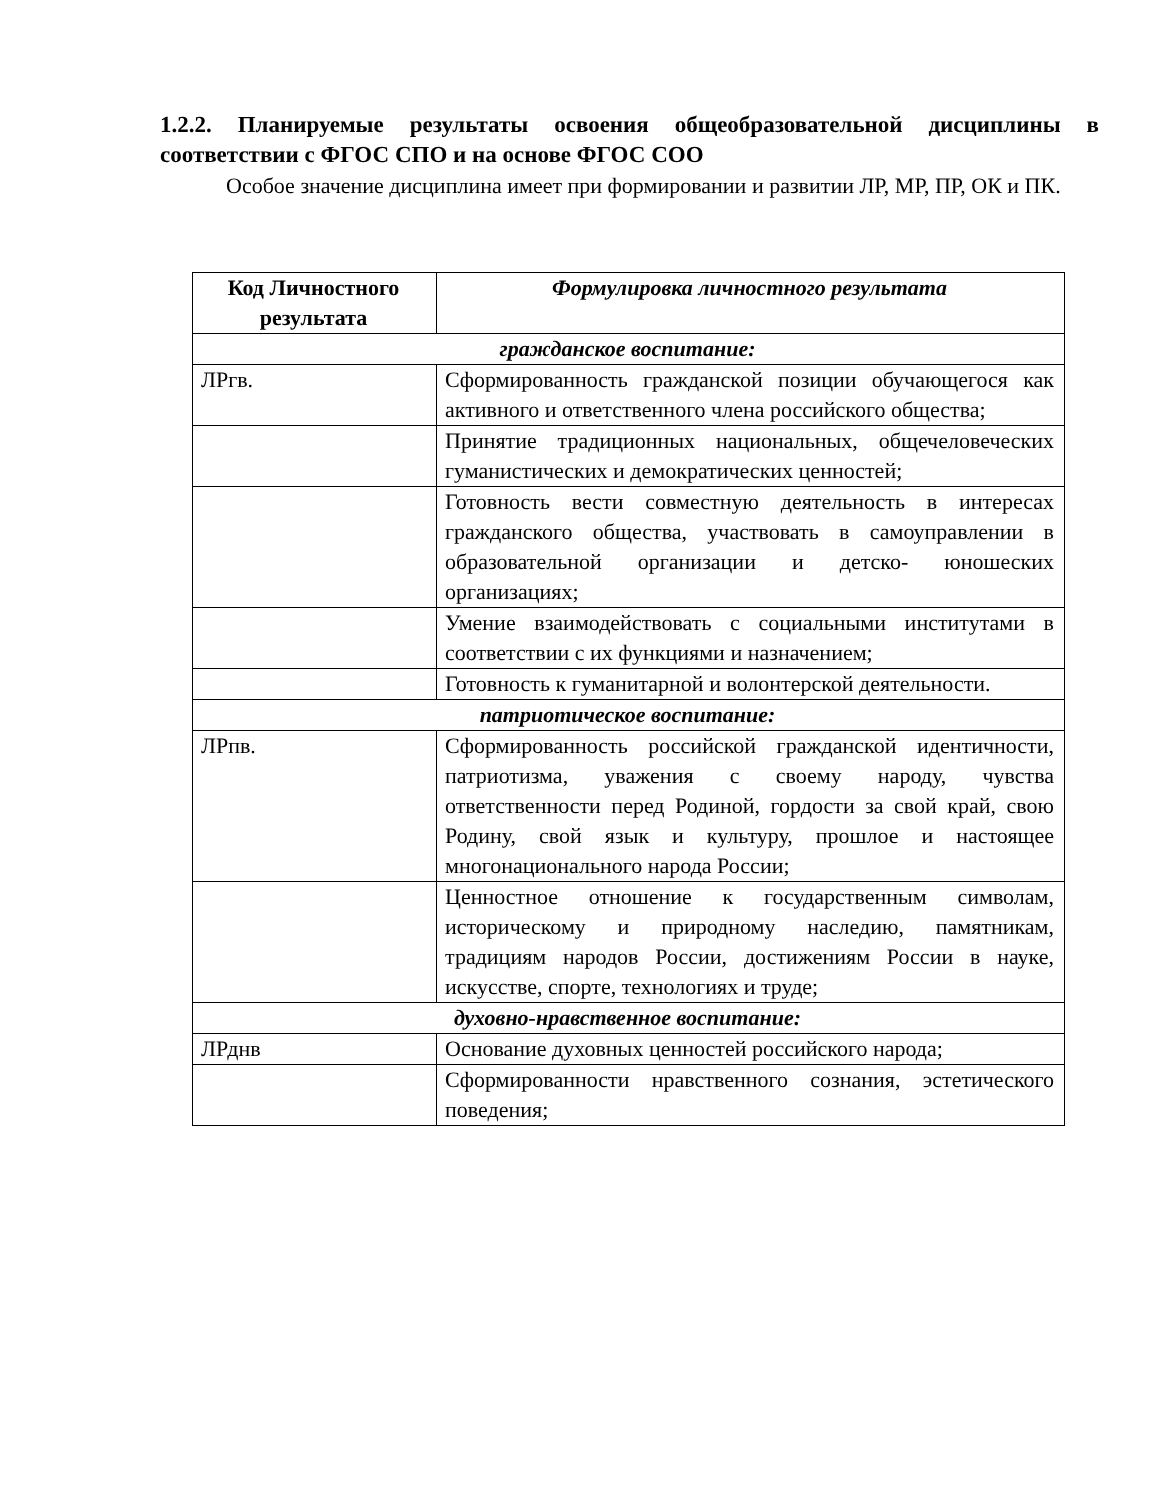1.2.2. Планируемые результаты освоения общеобразовательной дисциплины в соответствии с ФГОС СПО и на основе ФГОС СОО
Особое значение дисциплина имеет при формировании и развитии ЛР, МР, ПР, ОК и ПК.
| Код Личностного результата | Формулировка личностного результата |
| --- | --- |
| гражданское воспитание: | |
| ЛРгв. | Сформированность гражданской позиции обучающегося как активного и ответственного члена российского общества; |
| | Принятие традиционных национальных, общечеловеческих гуманистических и демократических ценностей; |
| | Готовность вести совместную деятельность в интересах гражданского общества, участвовать в самоуправлении в образовательной организации и детско- юношеских организациях; |
| | Умение взаимодействовать с социальными институтами в соответствии с их функциями и назначением; |
| | Готовность к гуманитарной и волонтерской деятельности. |
| патриотическое воспитание: | |
| ЛРпв. | Сформированность российской гражданской идентичности, патриотизма, уважения с своему народу, чувства ответственности перед Родиной, гордости за свой край, свою Родину, свой язык и культуру, прошлое и настоящее многонационального народа России; |
| | Ценностное отношение к государственным символам, историческому и природному наследию, памятникам, традициям народов России, достижениям России в науке, искусстве, спорте, технологиях и труде; |
| духовно-нравственное воспитание: | |
| ЛРднв | Основание духовных ценностей российского народа; |
| | Сформированности нравственного сознания, эстетического поведения; |